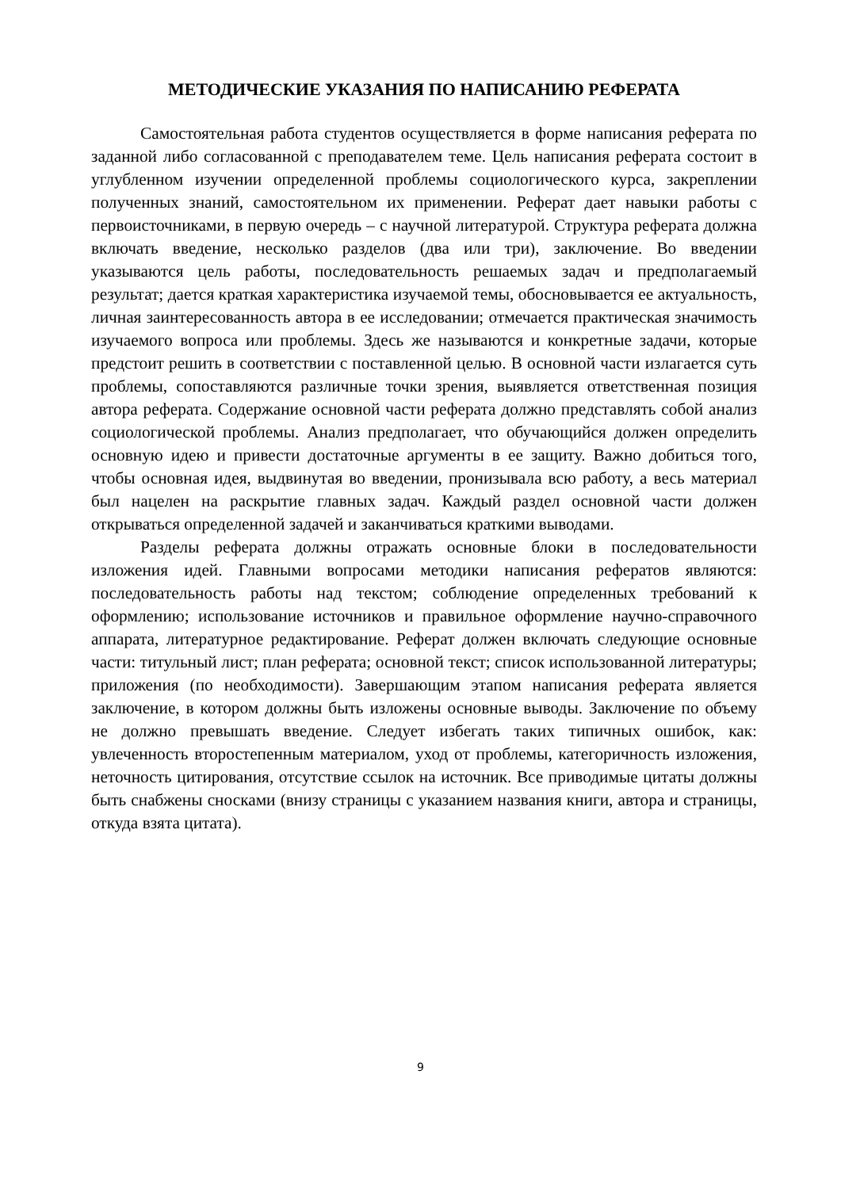МЕТОДИЧЕСКИЕ УКАЗАНИЯ ПО НАПИСАНИЮ РЕФЕРАТА
Самостоятельная работа студентов осуществляется в форме написания реферата по заданной либо согласованной с преподавателем теме. Цель написания реферата состоит в углубленном изучении определенной проблемы социологического курса, закреплении полученных знаний, самостоятельном их применении. Реферат дает навыки работы с первоисточниками, в первую очередь – с научной литературой. Структура реферата должна включать введение, несколько разделов (два или три), заключение. Во введении указываются цель работы, последовательность решаемых задач и предполагаемый результат; дается краткая характеристика изучаемой темы, обосновывается ее актуальность, личная заинтересованность автора в ее исследовании; отмечается практическая значимость изучаемого вопроса или проблемы. Здесь же называются и конкретные задачи, которые предстоит решить в соответствии с поставленной целью. В основной части излагается суть проблемы, сопоставляются различные точки зрения, выявляется ответственная позиция автора реферата. Содержание основной части реферата должно представлять собой анализ социологической проблемы. Анализ предполагает, что обучающийся должен определить основную идею и привести достаточные аргументы в ее защиту. Важно добиться того, чтобы основная идея, выдвинутая во введении, пронизывала всю работу, а весь материал был нацелен на раскрытие главных задач. Каждый раздел основной части должен открываться определенной задачей и заканчиваться краткими выводами.
Разделы реферата должны отражать основные блоки в последовательности изложения идей. Главными вопросами методики написания рефератов являются: последовательность работы над текстом; соблюдение определенных требований к оформлению; использование источников и правильное оформление научно-справочного аппарата, литературное редактирование. Реферат должен включать следующие основные части: титульный лист; план реферата; основной текст; список использованной литературы; приложения (по необходимости). Завершающим этапом написания реферата является заключение, в котором должны быть изложены основные выводы. Заключение по объему не должно превышать введение. Следует избегать таких типичных ошибок, как: увлеченность второстепенным материалом, уход от проблемы, категоричность изложения, неточность цитирования, отсутствие ссылок на источник. Все приводимые цитаты должны быть снабжены сносками (внизу страницы с указанием названия книги, автора и страницы, откуда взята цитата).
9